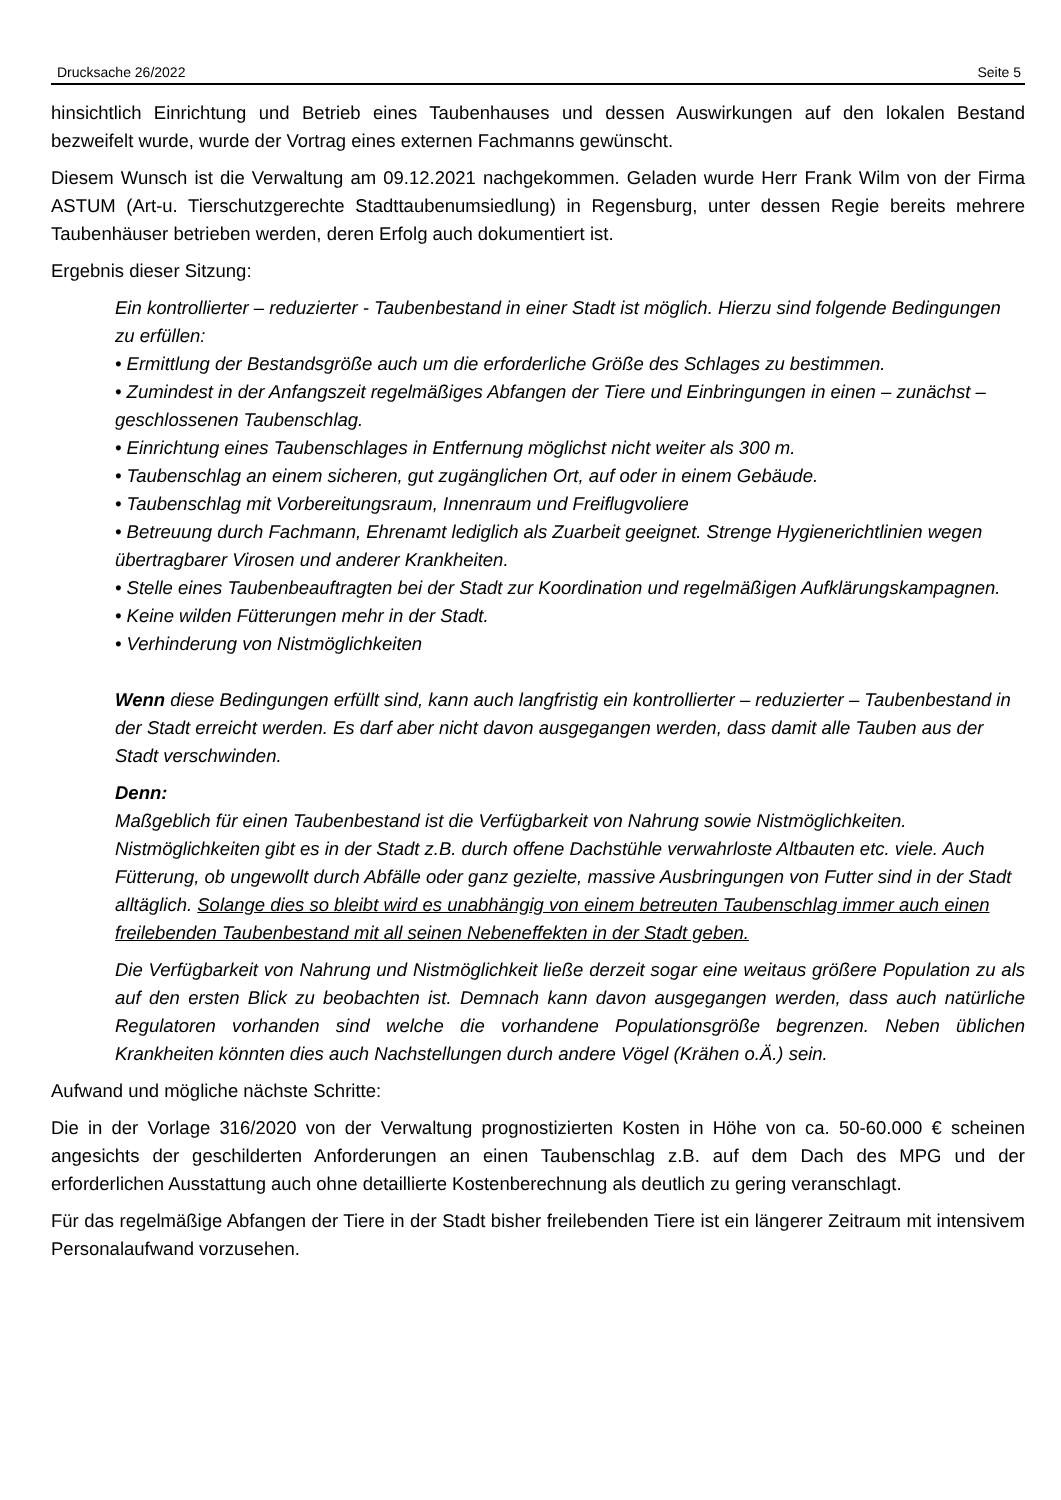Drucksache 26/2022 Seite 5
hinsichtlich Einrichtung und Betrieb eines Taubenhauses und dessen Auswirkungen auf den lokalen Bestand bezweifelt wurde, wurde der Vortrag eines externen Fachmanns gewünscht.
Diesem Wunsch ist die Verwaltung am 09.12.2021 nachgekommen. Geladen wurde Herr Frank Wilm von der Firma ASTUM (Art-u. Tierschutzgerechte Stadttaubenumsiedlung) in Regensburg, unter dessen Regie bereits mehrere Taubenhäuser betrieben werden, deren Erfolg auch dokumentiert ist.
Ergebnis dieser Sitzung:
Ein kontrollierter – reduzierter - Taubenbestand in einer Stadt ist möglich. Hierzu sind folgende Bedingungen zu erfüllen:
• Ermittlung der Bestandsgröße auch um die erforderliche Größe des Schlages zu bestimmen.
• Zumindest in der Anfangszeit regelmäßiges Abfangen der Tiere und Einbringungen in einen – zunächst – geschlossenen Taubenschlag.
• Einrichtung eines Taubenschlages in Entfernung möglichst nicht weiter als 300 m.
• Taubenschlag an einem sicheren, gut zugänglichen Ort, auf oder in einem Gebäude.
• Taubenschlag mit Vorbereitungsraum, Innenraum und Freiflugvoliere
• Betreuung durch Fachmann, Ehrenamt lediglich als Zuarbeit geeignet. Strenge Hygienerichtlinien wegen übertragbarer Virosen und anderer Krankheiten.
• Stelle eines Taubenbeauftragten bei der Stadt zur Koordination und regelmäßigen Aufklärungskampagnen.
• Keine wilden Fütterungen mehr in der Stadt.
• Verhinderung von Nistmöglichkeiten
Wenn diese Bedingungen erfüllt sind, kann auch langfristig ein kontrollierter – reduzierter – Taubenbestand in der Stadt erreicht werden. Es darf aber nicht davon ausgegangen werden, dass damit alle Tauben aus der Stadt verschwinden.
Denn:
Maßgeblich für einen Taubenbestand ist die Verfügbarkeit von Nahrung sowie Nistmöglichkeiten. Nistmöglichkeiten gibt es in der Stadt z.B. durch offene Dachstühle verwahrloste Altbauten etc. viele. Auch Fütterung, ob ungewollt durch Abfälle oder ganz gezielte, massive Ausbringungen von Futter sind in der Stadt alltäglich. Solange dies so bleibt wird es unabhängig von einem betreuten Taubenschlag immer auch einen freilebenden Taubenbestand mit all seinen Nebeneffekten in der Stadt geben.
Die Verfügbarkeit von Nahrung und Nistmöglichkeit ließe derzeit sogar eine weitaus größere Population zu als auf den ersten Blick zu beobachten ist. Demnach kann davon ausgegangen werden, dass auch natürliche Regulatoren vorhanden sind welche die vorhandene Populationsgröße begrenzen. Neben üblichen Krankheiten könnten dies auch Nachstellungen durch andere Vögel (Krähen o.Ä.) sein.
Aufwand und mögliche nächste Schritte:
Die in der Vorlage 316/2020 von der Verwaltung prognostizierten Kosten in Höhe von ca. 50-60.000 € scheinen angesichts der geschilderten Anforderungen an einen Taubenschlag z.B. auf dem Dach des MPG und der erforderlichen Ausstattung auch ohne detaillierte Kostenberechnung als deutlich zu gering veranschlagt.
Für das regelmäßige Abfangen der Tiere in der Stadt bisher freilebenden Tiere ist ein längerer Zeitraum mit intensivem Personalaufwand vorzusehen.